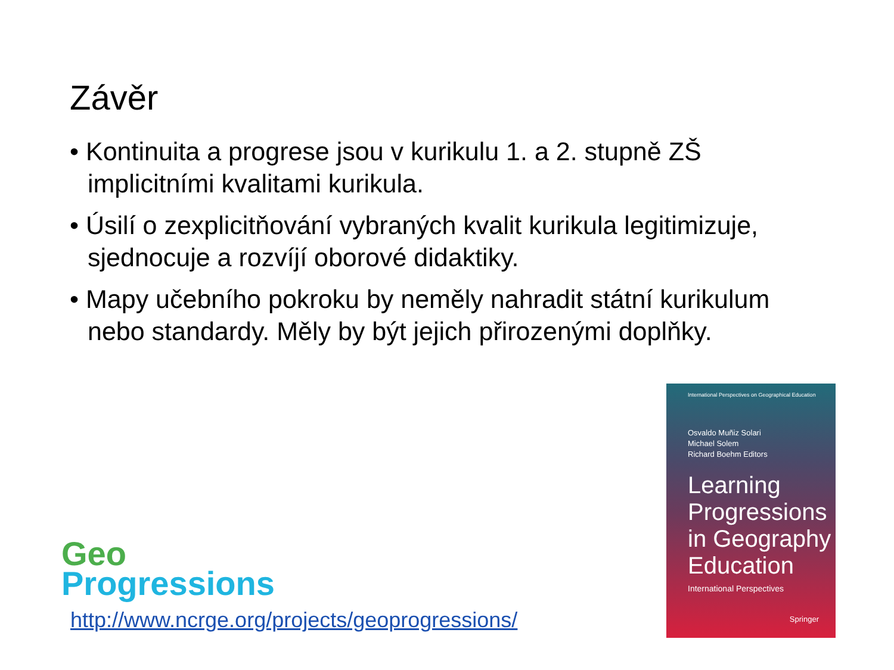Závěr
• Kontinuita a progrese jsou v kurikulu 1. a 2. stupně ZŠ implicitními kvalitami kurikula.
• Úsilí o zexplicitňování vybraných kvalit kurikula legitimizuje, sjednocuje a rozvíjí oborové didaktiky.
• Mapy učebního pokroku by neměly nahradit státní kurikulum nebo standardy. Měly by být jejich přirozenými doplňky.
International Perspectives on Geographical Education
Osvaldo Muñiz Solari
Michael Solem
Richard Boehm Editors
Learning Progressions in Geography Education
International Perspectives
Springer
Geo
Progressions
http://www.ncrge.org/projects/geoprogressions/